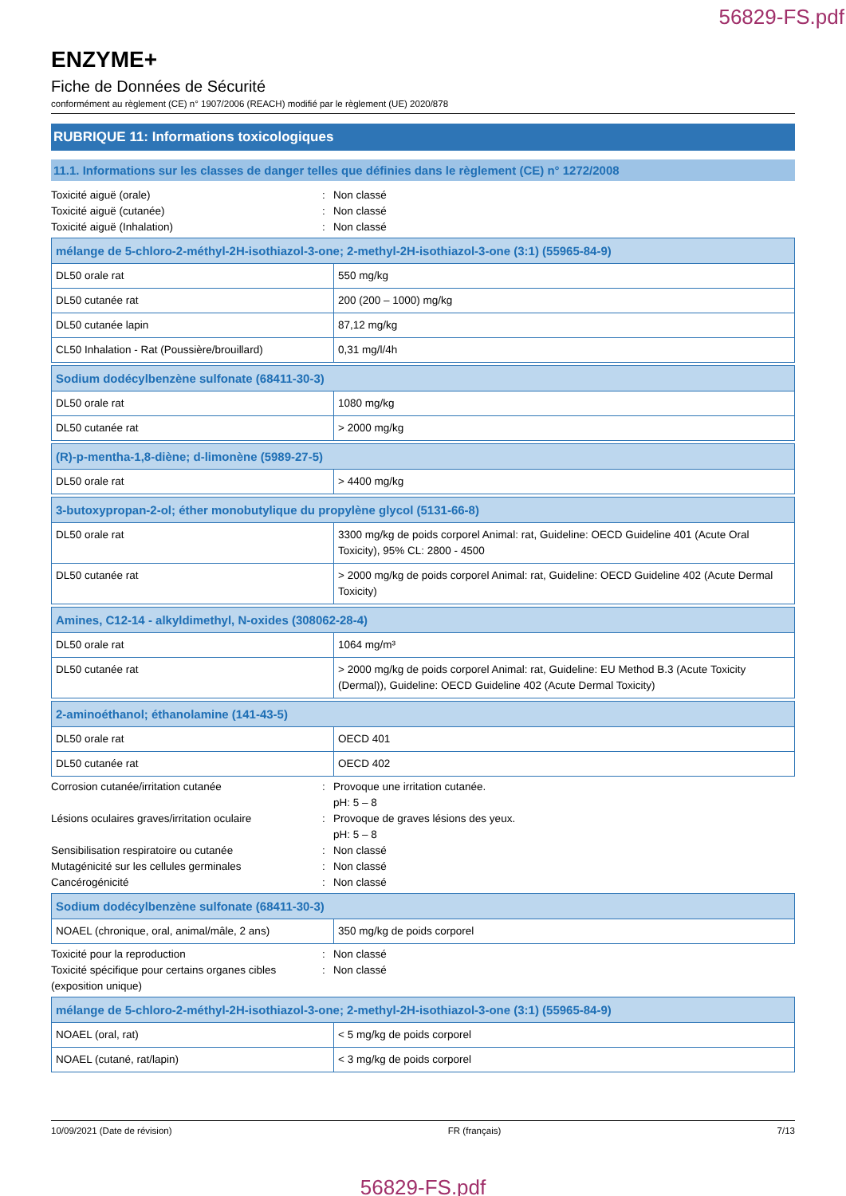56829-FS.pdf
ENZYME+
Fiche de Données de Sécurité
conformément au règlement (CE) n° 1907/2006 (REACH) modifié par le règlement (UE) 2020/878
RUBRIQUE 11: Informations toxicologiques
11.1. Informations sur les classes de danger telles que définies dans le règlement (CE) n° 1272/2008
Toxicité aiguë (orale): Non classé
Toxicité aiguë (cutanée): Non classé
Toxicité aiguë (Inhalation): Non classé
| mélange de 5-chloro-2-méthyl-2H-isothiazol-3-one; 2-methyl-2H-isothiazol-3-one (3:1) (55965-84-9) | |
| --- | --- |
| DL50 orale rat | 550 mg/kg |
| DL50 cutanée rat | 200 (200 – 1000) mg/kg |
| DL50 cutanée lapin | 87,12 mg/kg |
| CL50 Inhalation - Rat (Poussière/brouillard) | 0,31 mg/l/4h |
| Sodium dodécylbenzène sulfonate (68411-30-3) | |
| --- | --- |
| DL50 orale rat | 1080 mg/kg |
| DL50 cutanée rat | > 2000 mg/kg |
| (R)-p-mentha-1,8-diène; d-limonène (5989-27-5) | |
| --- | --- |
| DL50 orale rat | > 4400 mg/kg |
| 3-butoxypropan-2-ol; éther monobutylique du propylène glycol (5131-66-8) | |
| --- | --- |
| DL50 orale rat | 3300 mg/kg de poids corporel Animal: rat, Guideline: OECD Guideline 401 (Acute Oral Toxicity), 95% CL: 2800 - 4500 |
| DL50 cutanée rat | > 2000 mg/kg de poids corporel Animal: rat, Guideline: OECD Guideline 402 (Acute Dermal Toxicity) |
| Amines, C12-14 - alkyldimethyl, N-oxides (308062-28-4) | |
| --- | --- |
| DL50 orale rat | 1064 mg/m³ |
| DL50 cutanée rat | > 2000 mg/kg de poids corporel Animal: rat, Guideline: EU Method B.3 (Acute Toxicity (Dermal)), Guideline: OECD Guideline 402 (Acute Dermal Toxicity) |
| 2-aminoéthanol; éthanolamine (141-43-5) | |
| --- | --- |
| DL50 orale rat | OECD 401 |
| DL50 cutanée rat | OECD 402 |
Corrosion cutanée/irritation cutanée: Provoque une irritation cutanée.
pH: 5 – 8
Lésions oculaires graves/irritation oculaire: Provoque de graves lésions des yeux.
pH: 5 – 8
Sensibilisation respiratoire ou cutanée: Non classé
Mutagénicité sur les cellules germinales: Non classé
Cancérogénicité: Non classé
| Sodium dodécylbenzène sulfonate (68411-30-3) | |
| --- | --- |
| NOAEL (chronique, oral, animal/mâle, 2 ans) | 350 mg/kg de poids corporel |
Toxicité pour la reproduction: Non classé
Toxicité spécifique pour certains organes cibles (exposition unique): Non classé
| mélange de 5-chloro-2-méthyl-2H-isothiazol-3-one; 2-methyl-2H-isothiazol-3-one (3:1) (55965-84-9) | |
| --- | --- |
| NOAEL (oral, rat) | < 5 mg/kg de poids corporel |
| NOAEL (cutané, rat/lapin) | < 3 mg/kg de poids corporel |
10/09/2021 (Date de révision) FR (français) 7/13
56829-FS.pdf